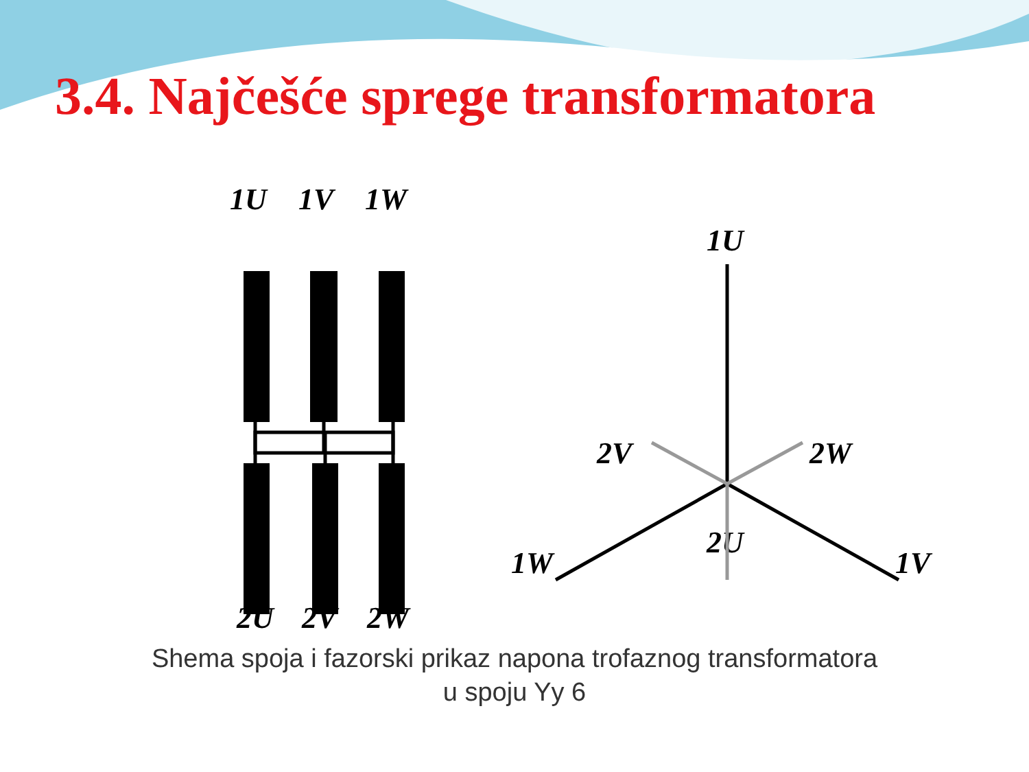3.4. Najčešće sprege transformatora
1U
1V
1W
2U
2V
2W
1U
2V
2W
2U
1W
1V
Shema spoja i fazorski prikaz napona trofaznog transformatora
u spoju Yy 6